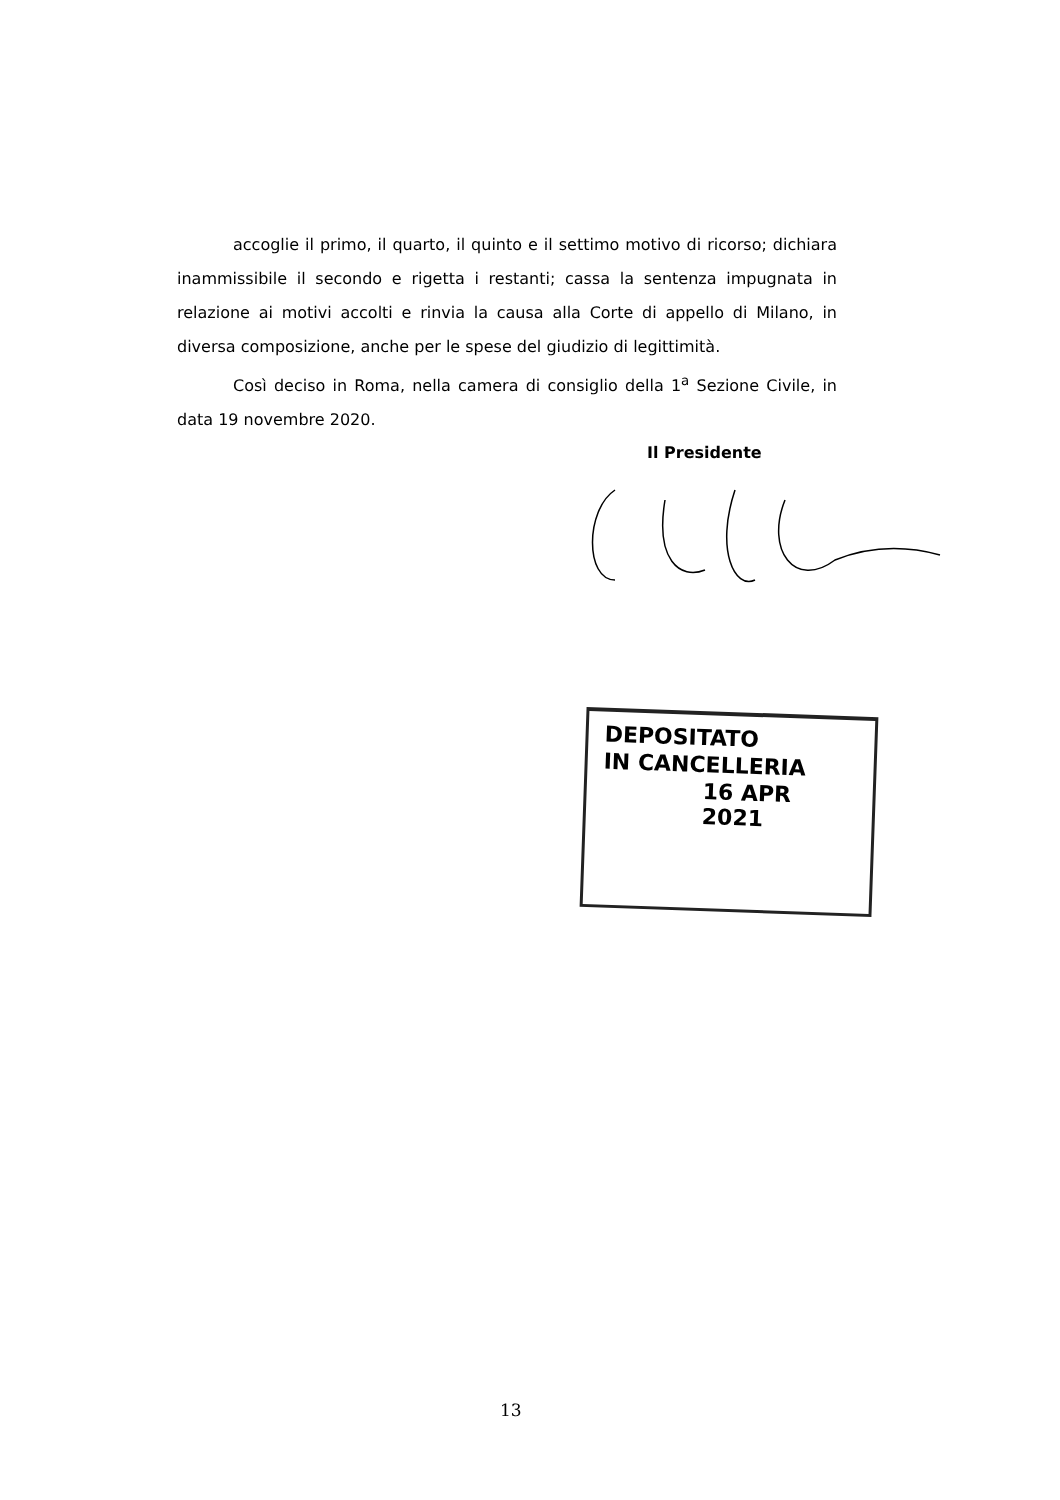accoglie il primo, il quarto, il quinto e il settimo motivo di ricorso; dichiara inammissibile il secondo e rigetta i restanti; cassa la sentenza impugnata in relazione ai motivi accolti e rinvia la causa alla Corte di appello di Milano, in diversa composizione, anche per le spese del giudizio di legittimità.
Così deciso in Roma, nella camera di consiglio della 1<sup>a</sup> Sezione Civile, in data 19 novembre 2020.
Il Presidente
DEPOSITATO
IN CANCELLERIA
16 APR 2021
13